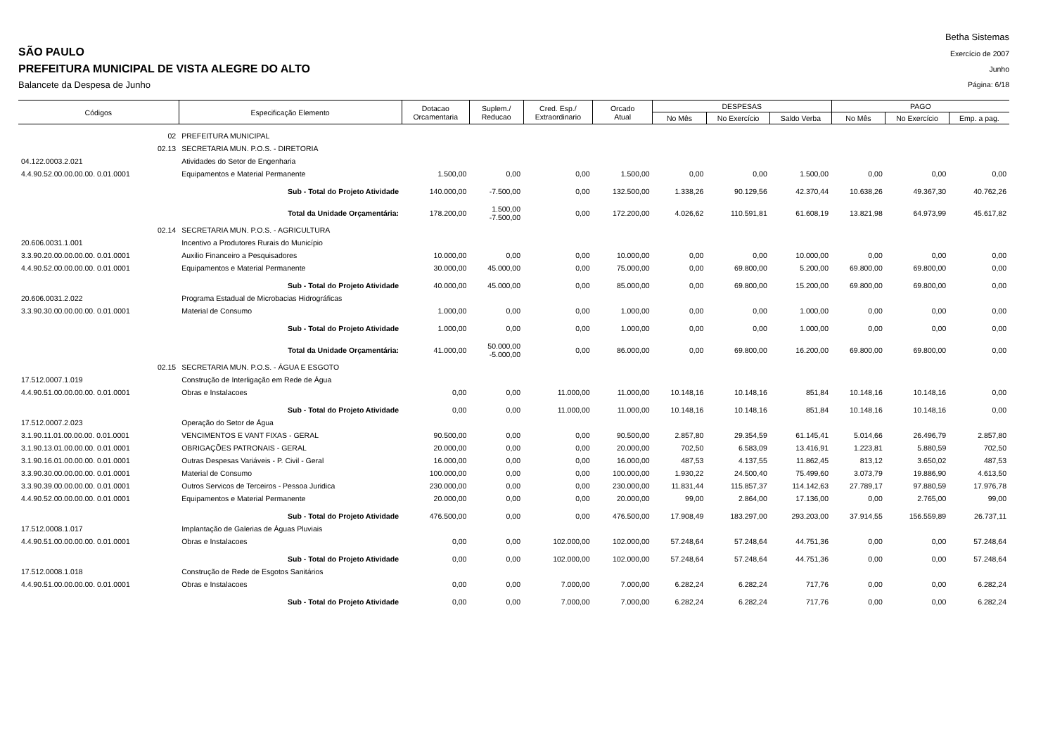SÃO PAULO
PREFEITURA MUNICIPAL DE VISTA ALEGRE DO ALTO
Balancete da Despesa de Junho
Betha Sistemas
Exercício de 2007
Junho
Página: 6/18
| Códigos | Especificação Elemento | Dotacao Orcamentaria | Suplem./ Reducao | Cred. Esp./ Extraordinario | Orcado Atual | DESPESAS | | | PAGO | | |
| --- | --- | --- | --- | --- | --- | --- | --- | --- | --- | --- | --- |
| | | | | | | No Mês | No Exercício | Saldo Verba | No Mês | No Exercício | Emp. a pag. |
| 02 | PREFEITURA MUNICIPAL | | | | | | | | | | |
| 02.13 | SECRETARIA MUN. P.O.S. - DIRETORIA | | | | | | | | | | |
| 04.122.0003.2.021 | Atividades do Setor de Engenharia | | | | | | | | | | |
| 4.4.90.52.00.00.00.00. 0.01.0001 | Equipamentos e Material Permanente | 1.500,00 | 0,00 | 0,00 | 1.500,00 | 0,00 | 0,00 | 1.500,00 | 0,00 | 0,00 | 0,00 |
| | Sub - Total do Projeto Atividade | 140.000,00 | -7.500,00 | 0,00 | 132.500,00 | 1.338,26 | 90.129,56 | 42.370,44 | 10.638,26 | 49.367,30 | 40.762,26 |
| | Total da Unidade Orçamentária: | 178.200,00 | 1.500,00 -7.500,00 | 0,00 | 172.200,00 | 4.026,62 | 110.591,81 | 61.608,19 | 13.821,98 | 64.973,99 | 45.617,82 |
| 02.14 | SECRETARIA MUN. P.O.S. - AGRICULTURA | | | | | | | | | | |
| 20.606.0031.1.001 | Incentivo a Produtores Rurais do Município | | | | | | | | | | |
| 3.3.90.20.00.00.00.00. 0.01.0001 | Auxilio Financeiro a Pesquisadores | 10.000,00 | 0,00 | 0,00 | 10.000,00 | 0,00 | 0,00 | 10.000,00 | 0,00 | 0,00 | 0,00 |
| 4.4.90.52.00.00.00.00. 0.01.0001 | Equipamentos e Material Permanente | 30.000,00 | 45.000,00 | 0,00 | 75.000,00 | 0,00 | 69.800,00 | 5.200,00 | 69.800,00 | 69.800,00 | 0,00 |
| | Sub - Total do Projeto Atividade | 40.000,00 | 45.000,00 | 0,00 | 85.000,00 | 0,00 | 69.800,00 | 15.200,00 | 69.800,00 | 69.800,00 | 0,00 |
| 20.606.0031.2.022 | Programa Estadual de Microbacias Hidrográficas | | | | | | | | | | |
| 3.3.90.30.00.00.00.00. 0.01.0001 | Material de Consumo | 1.000,00 | 0,00 | 0,00 | 1.000,00 | 0,00 | 0,00 | 1.000,00 | 0,00 | 0,00 | 0,00 |
| | Sub - Total do Projeto Atividade | 1.000,00 | 0,00 | 0,00 | 1.000,00 | 0,00 | 0,00 | 1.000,00 | 0,00 | 0,00 | 0,00 |
| | Total da Unidade Orçamentária: | 41.000,00 | 50.000,00 -5.000,00 | 0,00 | 86.000,00 | 0,00 | 69.800,00 | 16.200,00 | 69.800,00 | 69.800,00 | 0,00 |
| 02.15 | SECRETARIA MUN. P.O.S. - ÁGUA E ESGOTO | | | | | | | | | | |
| 17.512.0007.1.019 | Construção de Interligação em Rede de Água | | | | | | | | | | |
| 4.4.90.51.00.00.00.00. 0.01.0001 | Obras e Instalacoes | 0,00 | 0,00 | 11.000,00 | 11.000,00 | 10.148,16 | 10.148,16 | 851,84 | 10.148,16 | 10.148,16 | 0,00 |
| | Sub - Total do Projeto Atividade | 0,00 | 0,00 | 11.000,00 | 11.000,00 | 10.148,16 | 10.148,16 | 851,84 | 10.148,16 | 10.148,16 | 0,00 |
| 17.512.0007.2.023 | Operação do Setor de Água | | | | | | | | | | |
| 3.1.90.11.01.00.00.00. 0.01.0001 | VENCIMENTOS E VANT FIXAS - GERAL | 90.500,00 | 0,00 | 0,00 | 90.500,00 | 2.857,80 | 29.354,59 | 61.145,41 | 5.014,66 | 26.496,79 | 2.857,80 |
| 3.1.90.13.01.00.00.00. 0.01.0001 | OBRIGAÇÕES PATRONAIS - GERAL | 20.000,00 | 0,00 | 0,00 | 20.000,00 | 702,50 | 6.583,09 | 13.416,91 | 1.223,81 | 5.880,59 | 702,50 |
| 3.1.90.16.01.00.00.00. 0.01.0001 | Outras Despesas Variáveis - P. Civil - Geral | 16.000,00 | 0,00 | 0,00 | 16.000,00 | 487,53 | 4.137,55 | 11.862,45 | 813,12 | 3.650,02 | 487,53 |
| 3.3.90.30.00.00.00.00. 0.01.0001 | Material de Consumo | 100.000,00 | 0,00 | 0,00 | 100.000,00 | 1.930,22 | 24.500,40 | 75.499,60 | 3.073,79 | 19.886,90 | 4.613,50 |
| 3.3.90.39.00.00.00.00. 0.01.0001 | Outros Servicos de Terceiros - Pessoa Juridica | 230.000,00 | 0,00 | 0,00 | 230.000,00 | 11.831,44 | 115.857,37 | 114.142,63 | 27.789,17 | 97.880,59 | 17.976,78 |
| 4.4.90.52.00.00.00.00. 0.01.0001 | Equipamentos e Material Permanente | 20.000,00 | 0,00 | 0,00 | 20.000,00 | 99,00 | 2.864,00 | 17.136,00 | 0,00 | 2.765,00 | 99,00 |
| | Sub - Total do Projeto Atividade | 476.500,00 | 0,00 | 0,00 | 476.500,00 | 17.908,49 | 183.297,00 | 293.203,00 | 37.914,55 | 156.559,89 | 26.737,11 |
| 17.512.0008.1.017 | Implantação de Galerias de Águas Pluviais | | | | | | | | | | |
| 4.4.90.51.00.00.00.00. 0.01.0001 | Obras e Instalacoes | 0,00 | 0,00 | 102.000,00 | 102.000,00 | 57.248,64 | 57.248,64 | 44.751,36 | 0,00 | 0,00 | 57.248,64 |
| | Sub - Total do Projeto Atividade | 0,00 | 0,00 | 102.000,00 | 102.000,00 | 57.248,64 | 57.248,64 | 44.751,36 | 0,00 | 0,00 | 57.248,64 |
| 17.512.0008.1.018 | Construção de Rede de Esgotos Sanitários | | | | | | | | | | |
| 4.4.90.51.00.00.00.00. 0.01.0001 | Obras e Instalacoes | 0,00 | 0,00 | 7.000,00 | 7.000,00 | 6.282,24 | 6.282,24 | 717,76 | 0,00 | 0,00 | 6.282,24 |
| | Sub - Total do Projeto Atividade | 0,00 | 0,00 | 7.000,00 | 7.000,00 | 6.282,24 | 6.282,24 | 717,76 | 0,00 | 0,00 | 6.282,24 |